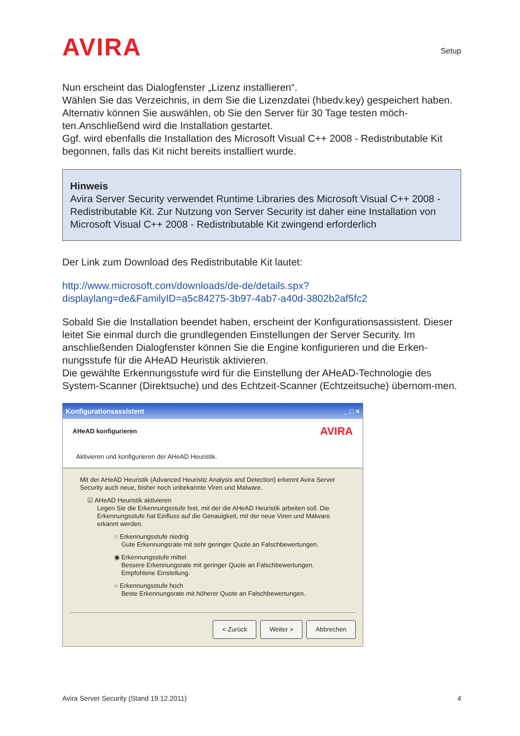AVIRA
Setup
Nun erscheint das Dialogfenster „Lizenz installieren“.
Wählen Sie das Verzeichnis, in dem Sie die Lizenzdatei (hbedv.key) gespeichert haben. Alternativ können Sie auswählen, ob Sie den Server für 30 Tage testen möch-ten.Anschließend wird die Installation gestartet.
Ggf. wird ebenfalls die Installation des Microsoft Visual C++ 2008 - Redistributable Kit begonnen, falls das Kit nicht bereits installiert wurde.
Hinweis
Avira Server Security verwendet Runtime Libraries des Microsoft Visual C++ 2008 - Redistributable Kit. Zur Nutzung von Server Security ist daher eine Installation von Microsoft Visual C++ 2008 - Redistributable Kit zwingend erforderlich
Der Link zum Download des Redistributable Kit lautet:
http://www.microsoft.com/downloads/de-de/details.spx?displaylang=de&FamilyID=a5c84275-3b97-4ab7-a40d-3802b2af5fc2
Sobald Sie die Installation beendet haben, erscheint der Konfigurationsassistent. Dieser leitet Sie einmal durch die grundlegenden Einstellungen der Server Security. Im anschließenden Dialogfenster können Sie die Engine konfigurieren und die Erken-nungsstufe für die AHeAD Heuristik aktivieren.
Die gewählte Erkennungsstufe wird für die Einstellung der AHeAD-Technologie des System-Scanner (Direktsuche) und des Echtzeit-Scanner (Echtzeitsuche) übernom-men.
Konfigurationsassistent _ □ ×
AHeAD konfigurieren
Aktivieren und konfigurieren der AHeAD Heuristik.
AVIRA
Mit der AHeAD Heuristik (Advanced Heuristic Analysis and Detection) erkennt Avira Server Security auch neue, bisher noch unbekannte Viren und Malware.
☑ AHeAD Heuristik aktivieren
Legen Sie die Erkennungsstufe fest, mit der die AHeAD Heuristik arbeiten soll. Die Erkennungsstufe hat Einfluss auf die Genauigkeit, mit der neue Viren und Malware erkannt werden.
○ Erkennungsstufe niedrig
Gute Erkennungsrate mit sehr geringer Quote an Falschbewertungen.
◉ Erkennungsstufe mittel
Bessere Erkennungsrate mit geringer Quote an Falschbewertungen.
Empfohlene Einstellung.
○ Erkennungsstufe hoch
Beste Erkennungsrate mit höherer Quote an Falschbewertungen.
< Zurück Weiter > Abbrechen
Avira Server Security (Stand 19.12.2011) 4